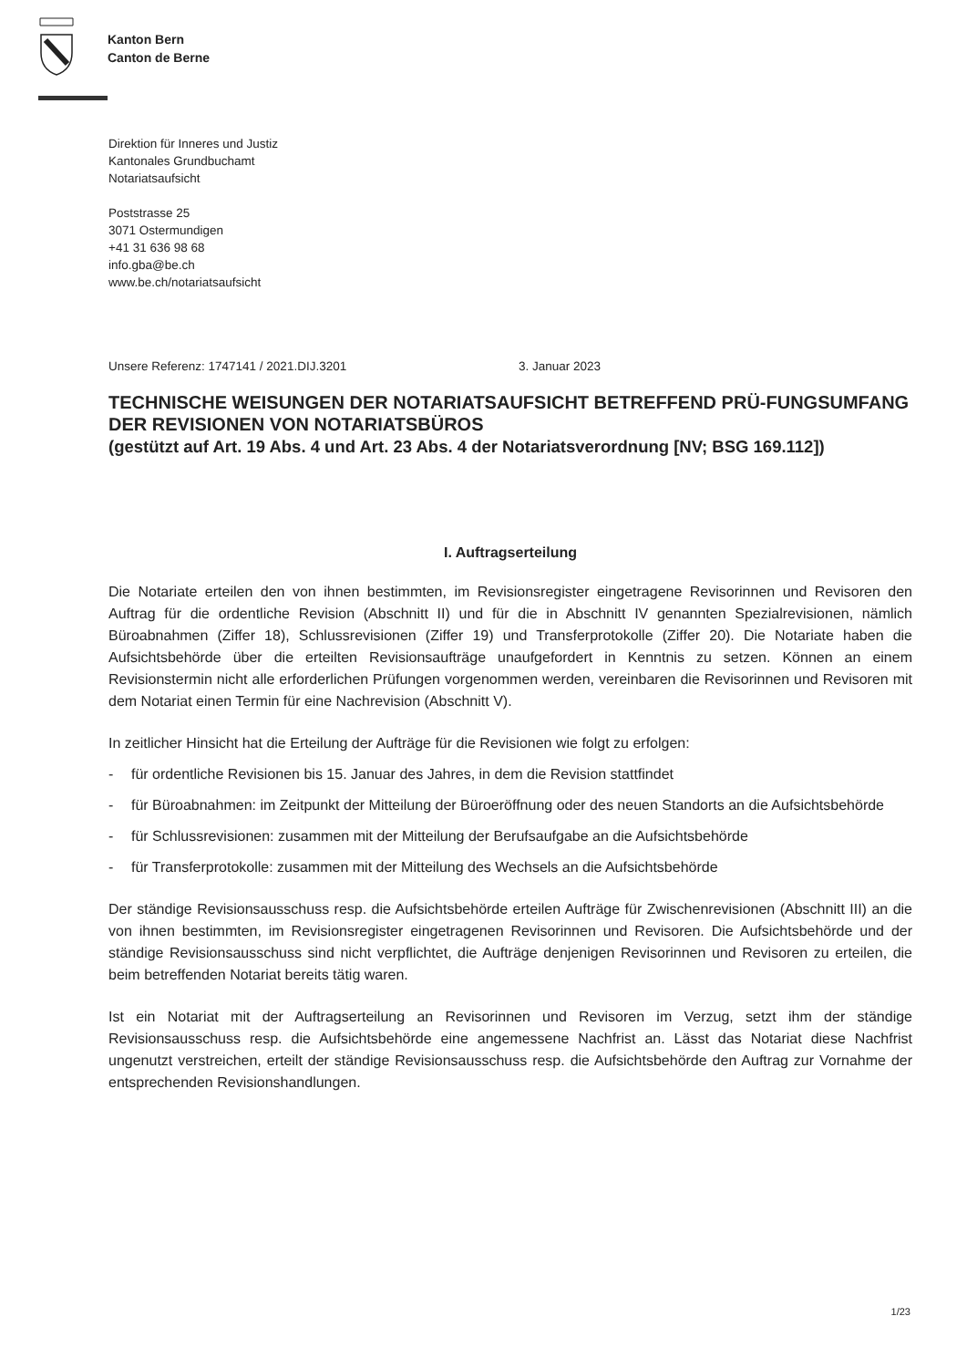Kanton Bern
Canton de Berne
Direktion für Inneres und Justiz
Kantonales Grundbuchamt
Notariatsaufsicht
Poststrasse 25
3071 Ostermundigen
+41 31 636 98 68
info.gba@be.ch
www.be.ch/notariatsaufsicht
Unsere Referenz: 1747141 / 2021.DIJ.3201 3. Januar 2023
TECHNISCHE WEISUNGEN DER NOTARIATSAUFSICHT BETREFFEND PRÜ-FUNGSUMFANG DER REVISIONEN VON NOTARIATSBÜROS
(gestützt auf Art. 19 Abs. 4 und Art. 23 Abs. 4 der Notariatsverordnung [NV; BSG 169.112])
I. Auftragserteilung
Die Notariate erteilen den von ihnen bestimmten, im Revisionsregister eingetragene Revisorinnen und Revisoren den Auftrag für die ordentliche Revision (Abschnitt II) und für die in Abschnitt IV genannten Spezialrevisionen, nämlich Büroabnahmen (Ziffer 18), Schlussrevisionen (Ziffer 19) und Transferprotokolle (Ziffer 20). Die Notariate haben die Aufsichtsbehörde über die erteilten Revisionsaufträge unaufgefordert in Kenntnis zu setzen. Können an einem Revisionstermin nicht alle erforderlichen Prüfungen vorgenommen werden, vereinbaren die Revisorinnen und Revisoren mit dem Notariat einen Termin für eine Nachrevision (Abschnitt V).
In zeitlicher Hinsicht hat die Erteilung der Aufträge für die Revisionen wie folgt zu erfolgen:
- für ordentliche Revisionen bis 15. Januar des Jahres, in dem die Revision stattfindet
- für Büroabnahmen: im Zeitpunkt der Mitteilung der Büroeröffnung oder des neuen Standorts an die Aufsichtsbehörde
- für Schlussrevisionen: zusammen mit der Mitteilung der Berufsaufgabe an die Aufsichtsbehörde
- für Transferprotokolle: zusammen mit der Mitteilung des Wechsels an die Aufsichtsbehörde
Der ständige Revisionsausschuss resp. die Aufsichtsbehörde erteilen Aufträge für Zwischenrevisionen (Abschnitt III) an die von ihnen bestimmten, im Revisionsregister eingetragenen Revisorinnen und Revisoren. Die Aufsichtsbehörde und der ständige Revisionsausschuss sind nicht verpflichtet, die Aufträge denjenigen Revisorinnen und Revisoren zu erteilen, die beim betreffenden Notariat bereits tätig waren.
Ist ein Notariat mit der Auftragserteilung an Revisorinnen und Revisoren im Verzug, setzt ihm der ständige Revisionsausschuss resp. die Aufsichtsbehörde eine angemessene Nachfrist an. Lässt das Notariat diese Nachfrist ungenutzt verstreichen, erteilt der ständige Revisionsausschuss resp. die Aufsichtsbehörde den Auftrag zur Vornahme der entsprechenden Revisionshandlungen.
1/23